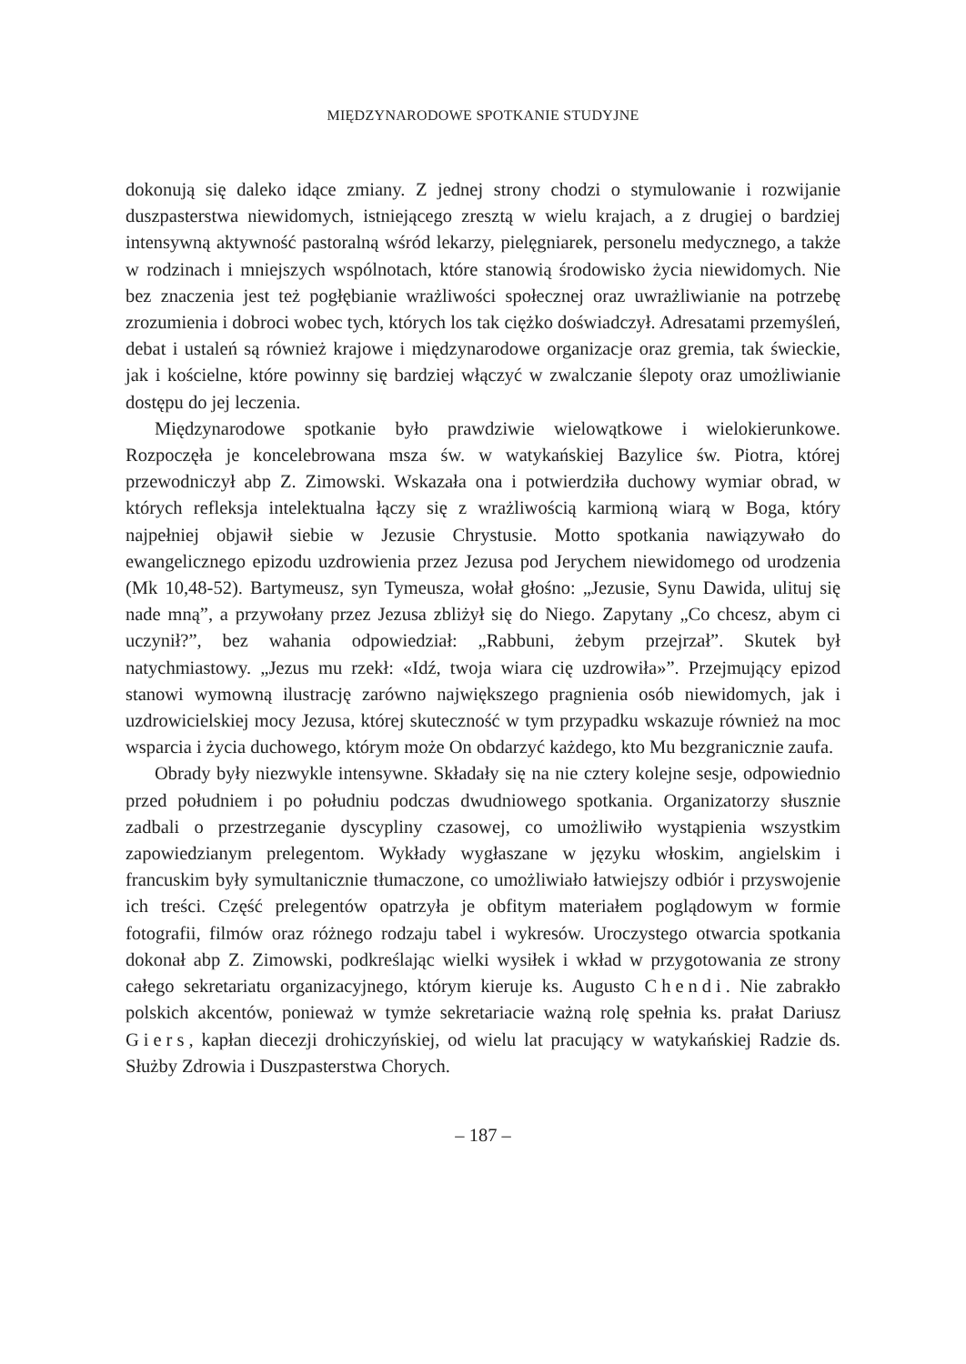MIĘDZYNARODOWE SPOTKANIE STUDYJNE
dokonują się daleko idące zmiany. Z jednej strony chodzi o stymulowanie i rozwijanie duszpasterstwa niewidomych, istniejącego zresztą w wielu krajach, a z drugiej o bardziej intensywną aktywność pastoralną wśród lekarzy, pielęgniarek, personelu medycznego, a także w rodzinach i mniejszych wspólnotach, które stanowią środowisko życia niewidomych. Nie bez znaczenia jest też pogłębianie wrażliwości społecznej oraz uwrażliwianie na potrzebę zrozumienia i dobroci wobec tych, których los tak ciężko doświadczył. Adresatami przemyśleń, debat i ustaleń są również krajowe i międzynarodowe organizacje oraz gremia, tak świeckie, jak i kościelne, które powinny się bardziej włączyć w zwalczanie ślepoty oraz umożliwianie dostępu do jej leczenia.
Międzynarodowe spotkanie było prawdziwie wielowątkowe i wielokierunkowe. Rozpoczęła je koncelebrowana msza św. w watykańskiej Bazylice św. Piotra, której przewodniczył abp Z. Zimowski. Wskazała ona i potwierdziła duchowy wymiar obrad, w których refleksja intelektualna łączy się z wrażliwością karmioną wiarą w Boga, który najpełniej objawił siebie w Jezusie Chrystusie. Motto spotkania nawiązywało do ewangelicznego epizodu uzdrowienia przez Jezusa pod Jerychem niewidomego od urodzenia (Mk 10,48-52). Bartymeusz, syn Tymeusza, wołał głośno: „Jezusie, Synu Dawida, ulituj się nade mną”, a przywołany przez Jezusa zbliżył się do Niego. Zapytany „Co chcesz, abym ci uczynił?”, bez wahania odpowiedział: „Rabbuni, żebym przejrzał”. Skutek był natychmiastowy. „Jezus mu rzekł: «Idź, twoja wiara cię uzdrowiła»”. Przejmujący epizod stanowi wymowną ilustrację zarówno największego pragnienia osób niewidomych, jak i uzdrowicielskiej mocy Jezusa, której skuteczność w tym przypadku wskazuje również na moc wsparcia i życia duchowego, którym może On obdarzyć każdego, kto Mu bezgranicznie zaufa.
Obrady były niezwykle intensywne. Składały się na nie cztery kolejne sesje, odpowiednio przed południem i po południu podczas dwudniowego spotkania. Organizatorzy słusznie zadbali o przestrzeganie dyscypliny czasowej, co umożliwiło wystąpienia wszystkim zapowiedzianym prelegentom. Wykłady wygłaszane w języku włoskim, angielskim i francuskim były symultanicznie tłumaczone, co umożliwiało łatwiejszy odbiór i przyswojenie ich treści. Część prelegentów opatrzyła je obfitym materiałem poglądowym w formie fotografii, filmów oraz różnego rodzaju tabel i wykresów. Uroczystego otwarcia spotkania dokonał abp Z. Zimowski, podkreślając wielki wysiłek i wkład w przygotowania ze strony całego sekretariatu organizacyjnego, którym kieruje ks. Augusto Chendi. Nie zabrakło polskich akcentów, ponieważ w tymże sekretariacie ważną rolę spełnia ks. prałat Dariusz Giers, kapłan diecezji drohiczyńskiej, od wielu lat pracujący w watykańskiej Radzie ds. Służby Zdrowia i Duszpasterstwa Chorych.
– 187 –